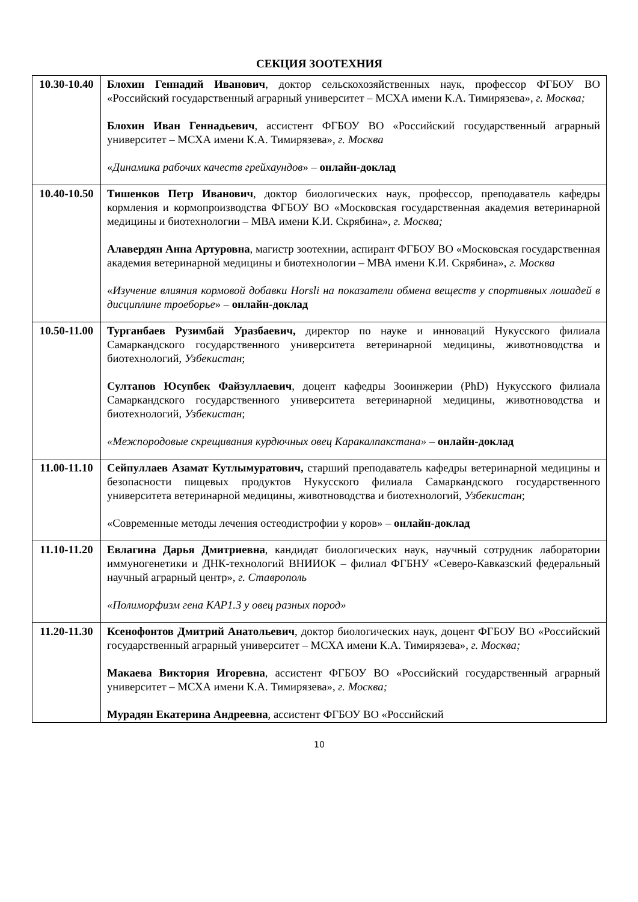СЕКЦИЯ ЗООТЕХНИЯ
| 10.30-10.40 | Блохин Геннадий Иванович , доктор сельскохозяйственных наук, профессор ФГБОУ ВО «Российский государственный аграрный университет – МСХА имени К.А. Тимирязева», г. Москва; Блохин Иван Геннадьевич , ассистент ФГБОУ ВО «Российский государственный аграрный университет – МСХА имени К.А. Тимирязева», г. Москва « Динамика рабочих качеств грейхаундов » – онлайн-доклад |
| 10.40-10.50 | Тишенков Петр Иванович , доктор биологических наук, профессор, преподаватель кафедры кормления и кормопроизводства ФГБОУ ВО «Московская государственная академия ветеринарной медицины и биотехнологии – МВА имени К.И. Скрябина», г. Москва; Алавердян Анна Артуровна , магистр зоотехнии, аспирант ФГБОУ ВО «Московская государственная академия ветеринарной медицины и биотехнологии – МВА имени К.И. Скрябина», г. Москва « Изучение влияния кормовой добавки Horsli на показатели обмена веществ у спортивных лошадей в дисциплине троеборье » – онлайн-доклад |
| 10.50-11.00 | Турганбаев Рузимбай Уразбаевич, директор по науке и инноваций Нукусского филиала Самаркандского государственного университета ветеринарной медицины, животноводства и биотехнологий, Узбекистан ; Султанов Юсупбек Файзуллаевич , доцент кафедры Зооинжерии (PhD) Нукусского филиала Самаркандского государственного университета ветеринарной медицины, животноводства и биотехнологий, Узбекистан ; «Межпородовые скрещивания курдючных овец Каракалпакстана» – онлайн-доклад |
| 11.00-11.10 | Сейпуллаев Азамат Кутлымуратович, старший преподаватель кафедры ветеринарной медицины и безопасности пищевых продуктов Нукусского филиала Самаркандского государственного университета ветеринарной медицины, животноводства и биотехнологий, Узбекистан ; «Современные методы лечения остеодистрофии у коров» – онлайн-доклад |
| 11.10-11.20 | Евлагина Дарья Дмитриевна , кандидат биологических наук, научный сотрудник лаборатории иммуногенетики и ДНК-технологий ВНИИОК – филиал ФГБНУ «Северо-Кавказский федеральный научный аграрный центр», г. Ставрополь «Полиморфизм гена KAP1.3 у овец разных пород» |
| 11.20-11.30 | Ксенофонтов Дмитрий Анатольевич , доктор биологических наук, доцент ФГБОУ ВО «Российский государственный аграрный университет – МСХА имени К.А. Тимирязева», г. Москва; Макаева Виктория Игоревна , ассистент ФГБОУ ВО «Российский государственный аграрный университет – МСХА имени К.А. Тимирязева», г. Москва; Мурадян Екатерина Андреевна , ассистент ФГБОУ ВО «Российский |
10